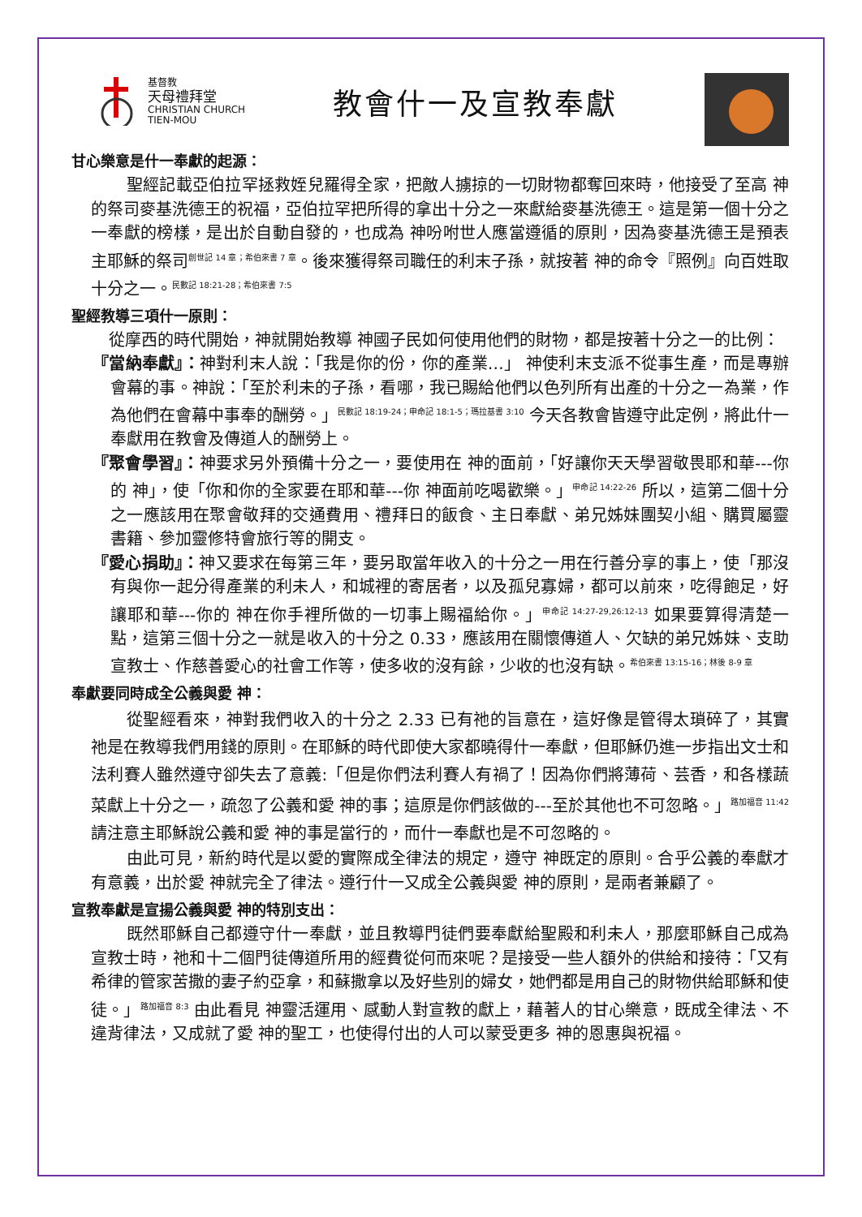基督教
天母禮拜堂
CHRISTIAN CHURCH
TIEN-MOU
教會什一及宣教奉獻
甘心樂意是什一奉獻的起源：
聖經記載亞伯拉罕拯救姪兒羅得全家，把敵人擄掠的一切財物都奪回來時，他接受了至高 神的祭司麥基洗德王的祝福，亞伯拉罕把所得的拿出十分之一來獻給麥基洗德王。這是第一個十分之一奉獻的榜樣，是出於自動自發的，也成為 神吩咐世人應當遵循的原則，因為麥基洗德王是預表主耶穌的祭司<sup>創世記 14 章；希伯來書 7 章</sup>。後來獲得祭司職任的利末子孫，就按著 神的命令『照例』向百姓取十分之一。<sup>民數記 18:21-28；希伯來書 7:5</sup>
聖經教導三項什一原則：
從摩西的時代開始，神就開始教導 神國子民如何使用他們的財物，都是按著十分之一的比例：
『當納奉獻』：神對利末人說：「我是你的份，你的產業…」 神使利末支派不從事生產，而是專辦會幕的事。神說：「至於利未的子孫，看哪，我已賜給他們以色列所有出產的十分之一為業，作為他們在會幕中事奉的酬勞。」<sup>民數記 18:19-24；申命記 18:1-5；瑪拉基書 3:10</sup> 今天各教會皆遵守此定例，將此什一奉獻用在教會及傳道人的酬勞上。
『聚會學習』：神要求另外預備十分之一，要使用在 神的面前，「好讓你天天學習敬畏耶和華---你的 神」，使「你和你的全家要在耶和華---你 神面前吃喝歡樂。」<sup>申命記 14:22-26</sup> 所以，這第二個十分之一應該用在聚會敬拜的交通費用、禮拜日的飯食、主日奉獻、弟兄姊妹團契小組、購買屬靈書籍、參加靈修特會旅行等的開支。
『愛心捐助』：神又要求在每第三年，要另取當年收入的十分之一用在行善分享的事上，使「那沒有與你一起分得產業的利未人，和城裡的寄居者，以及孤兒寡婦，都可以前來，吃得飽足，好讓耶和華---你的 神在你手裡所做的一切事上賜福給你。」<sup>申命記 14:27-29,26:12-13</sup> 如果要算得清楚一點，這第三個十分之一就是收入的十分之 0.33，應該用在關懷傳道人、欠缺的弟兄姊妹、支助宣教士、作慈善愛心的社會工作等，使多收的沒有餘，少收的也沒有缺。<sup>希伯來書 13:15-16；林後 8-9 章</sup>
奉獻要同時成全公義與愛 神：
從聖經看來，神對我們收入的十分之 2.33 已有祂的旨意在，這好像是管得太瑣碎了，其實祂是在教導我們用錢的原則。在耶穌的時代即使大家都曉得什一奉獻，但耶穌仍進一步指出文士和法利賽人雖然遵守卻失去了意義:「但是你們法利賽人有禍了！因為你們將薄荷、芸香，和各樣蔬菜獻上十分之一，疏忽了公義和愛 神的事；這原是你們該做的---至於其他也不可忽略。」<sup>路加福音 11:42</sup> 請注意主耶穌說公義和愛 神的事是當行的，而什一奉獻也是不可忽略的。
由此可見，新約時代是以愛的實際成全律法的規定，遵守 神既定的原則。合乎公義的奉獻才有意義，出於愛 神就完全了律法。遵行什一又成全公義與愛 神的原則，是兩者兼顧了。
宣教奉獻是宣揚公義與愛 神的特別支出：
既然耶穌自己都遵守什一奉獻，並且教導門徒們要奉獻給聖殿和利未人，那麼耶穌自己成為宣教士時，祂和十二個門徒傳道所用的經費從何而來呢？是接受一些人額外的供給和接待：「又有希律的管家苦撒的妻子約亞拿，和蘇撒拿以及好些別的婦女，她們都是用自己的財物供給耶穌和使徒。」<sup>路加福音 8:3</sup> 由此看見 神靈活運用、感動人對宣教的獻上，藉著人的甘心樂意，既成全律法、不違背律法，又成就了愛 神的聖工，也使得付出的人可以蒙受更多 神的恩惠與祝福。